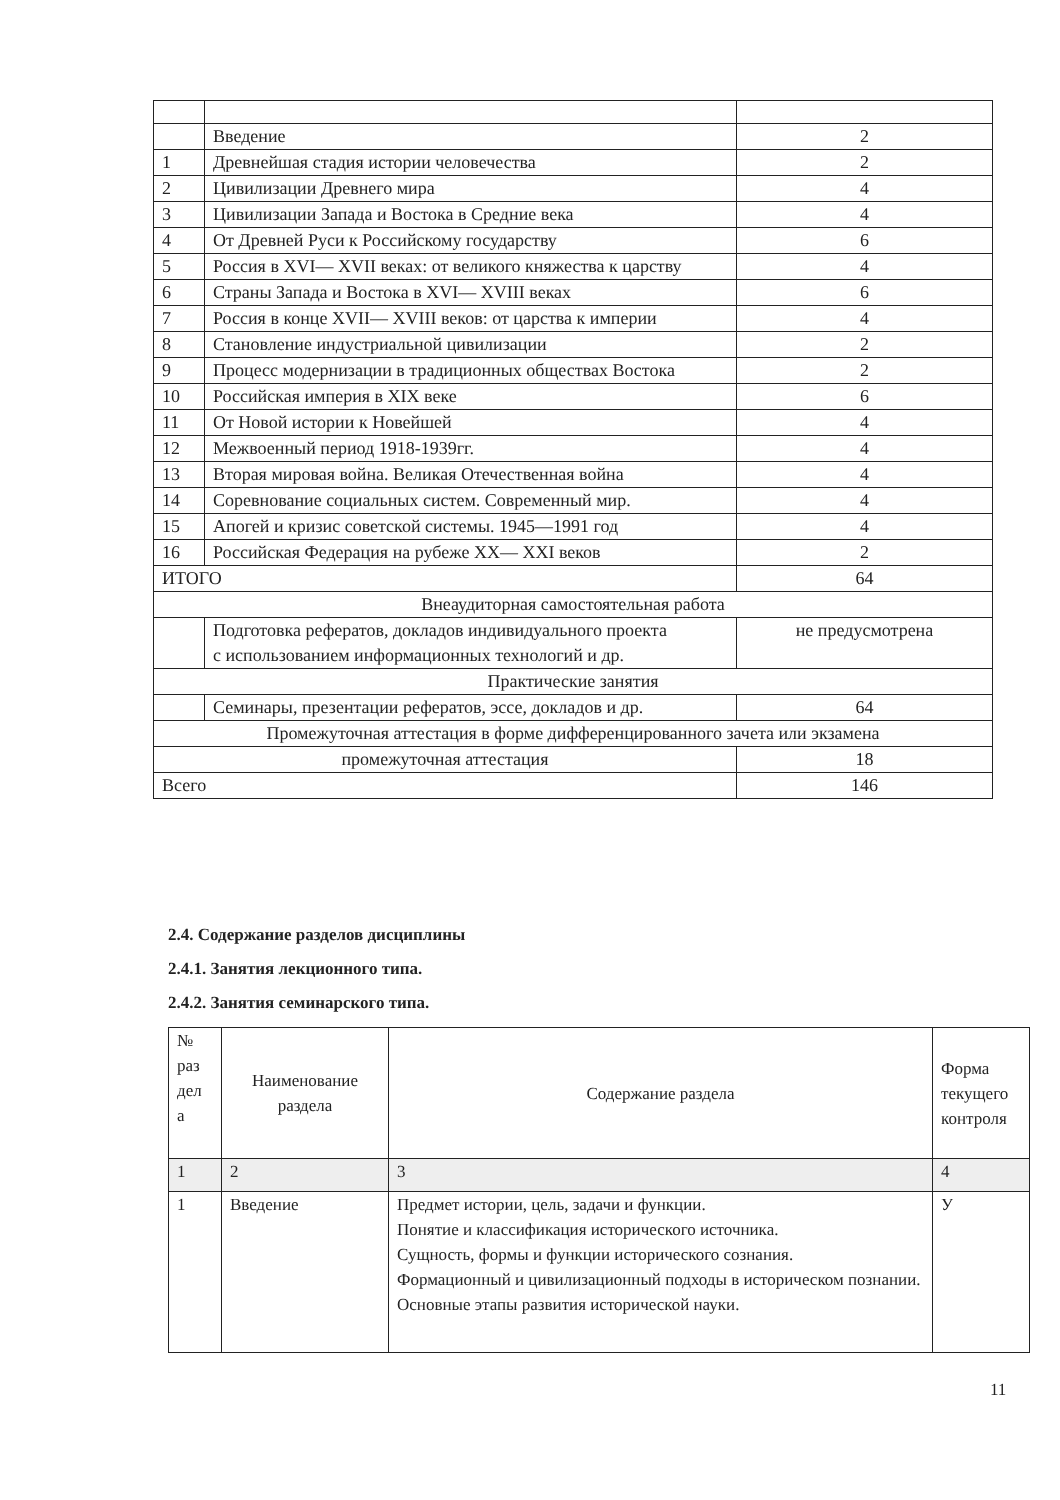| | Введение | 2 |
| 1 | Древнейшая стадия истории человечества | 2 |
| 2 | Цивилизации Древнего мира | 4 |
| 3 | Цивилизации Запада и Востока в Средние века | 4 |
| 4 | От Древней Руси к Российскому государству | 6 |
| 5 | Россия в XVI— XVII веках: от великого княжества к царству | 4 |
| 6 | Страны Запада и Востока в XVI— XVIII веках | 6 |
| 7 | Россия в конце XVII— XVIII веков: от царства к империи | 4 |
| 8 | Становление индустриальной цивилизации | 2 |
| 9 | Процесс модернизации в традиционных обществах Востока | 2 |
| 10 | Российская империя в XIX веке | 6 |
| 11 | От Новой истории к Новейшей | 4 |
| 12 | Межвоенный период 1918-1939гг. | 4 |
| 13 | Вторая мировая война. Великая Отечественная война | 4 |
| 14 | Соревнование социальных систем. Современный мир. | 4 |
| 15 | Апогей и кризис советской системы. 1945—1991 год | 4 |
| 16 | Российская Федерация на рубеже XX— XXI веков | 2 |
| ИТОГО | | 64 |
| Внеаудиторная самостоятельная работа | | |
| | Подготовка рефератов, докладов индивидуального проекта с использованием информационных технологий и др. | не предусмотрена |
| Практические занятия | | |
| | Семинары, презентации рефератов, эссе, докладов и др. | 64 |
| Промежуточная аттестация в форме дифференцированного зачета или экзамена | | |
| промежуточная аттестация | | 18 |
| Всего | | 146 |
2.4. Содержание разделов дисциплины
2.4.1. Занятия лекционного типа.
2.4.2. Занятия семинарского типа.
| № раз дел а | Наименование раздела | Содержание раздела | Форма текущего контроля |
| --- | --- | --- | --- |
| 1 | 2 | 3 | 4 |
| 1 | Введение | Предмет истории, цель, задачи и функции. Понятие и классификация исторического источника. Сущность, формы и функции исторического сознания. Формационный и цивилизационный подходы в историческом познании. Основные этапы развития исторической науки. | У |
11